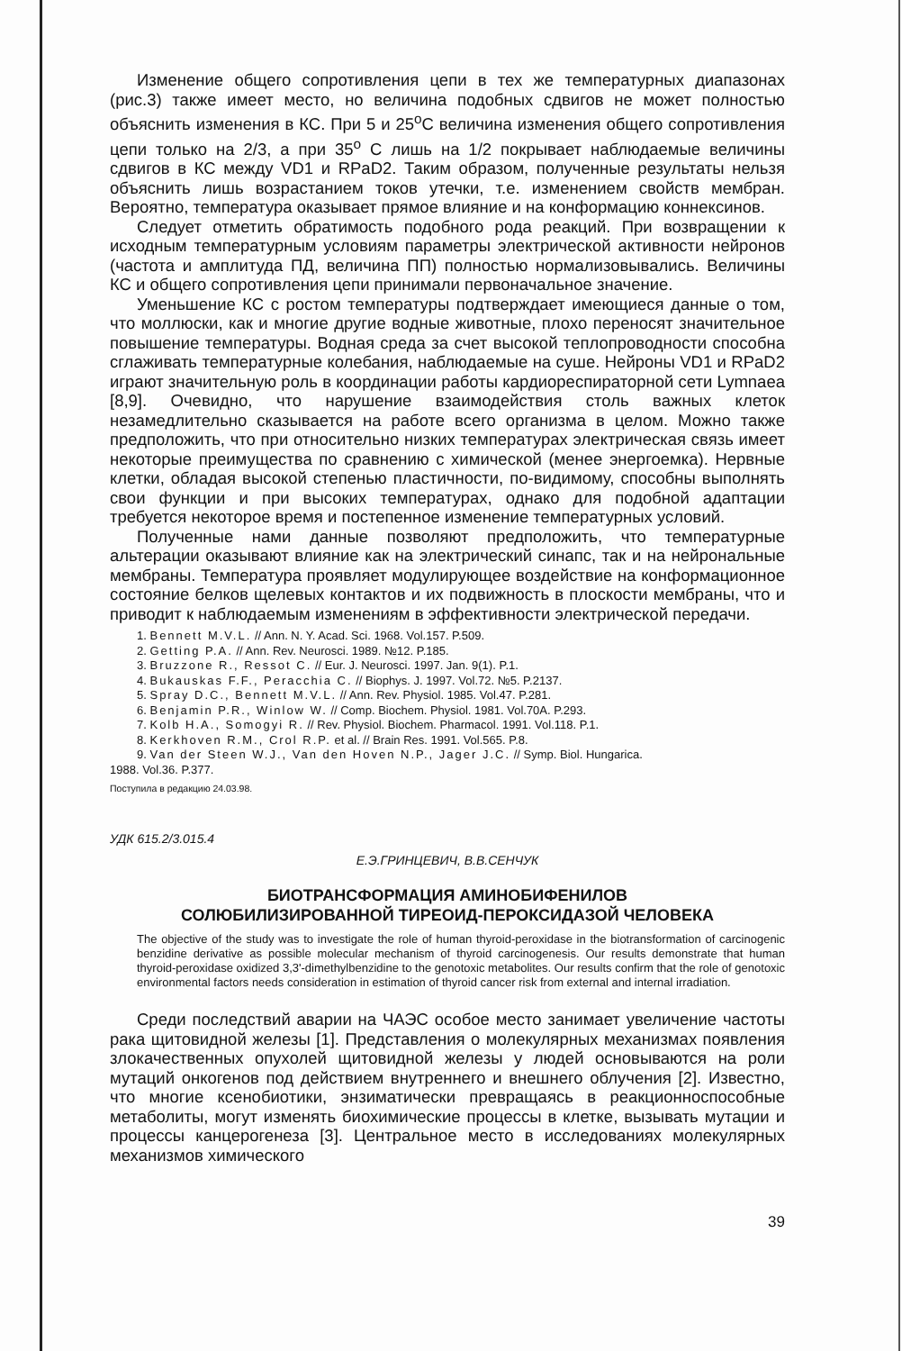Изменение общего сопротивления цепи в тех же температурных диапазонах (рис.3) также имеет место, но величина подобных сдвигов не может полностью объяснить изменения в КС. При 5 и 25<sup>о</sup>С величина изменения общего сопротивления цепи только на 2/3, а при 35<sup>о</sup> С лишь на 1/2 покрывает наблюдаемые величины сдвигов в КС между VD1 и RPaD2. Таким образом, полученные результаты нельзя объяснить лишь возрастанием токов утечки, т.е. изменением свойств мембран. Вероятно, температура оказывает прямое влияние и на конформацию коннексинов.
Следует отметить обратимость подобного рода реакций. При возвращении к исходным температурным условиям параметры электрической активности нейронов (частота и амплитуда ПД, величина ПП) полностью нормализовывались. Величины КС и общего сопротивления цепи принимали первоначальное значение.
Уменьшение КС с ростом температуры подтверждает имеющиеся данные о том, что моллюски, как и многие другие водные животные, плохо переносят значительное повышение температуры. Водная среда за счет высокой теплопроводности способна сглаживать температурные колебания, наблюдаемые на суше. Нейроны VD1 и RPaD2 играют значительную роль в координации работы кардиореспираторной сети Lymnaea [8,9]. Очевидно, что нарушение взаимодействия столь важных клеток незамедлительно сказывается на работе всего организма в целом. Можно также предположить, что при относительно низких температурах электрическая связь имеет некоторые преимущества по сравнению с химической (менее энергоемка). Нервные клетки, обладая высокой степенью пластичности, по-видимому, способны выполнять свои функции и при высоких температурах, однако для подобной адаптации требуется некоторое время и постепенное изменение температурных условий.
Полученные нами данные позволяют предположить, что температурные альтерации оказывают влияние как на электрический синапс, так и на нейрональные мембраны. Температура проявляет модулирующее воздействие на конформационное состояние белков щелевых контактов и их подвижность в плоскости мембраны, что и приводит к наблюдаемым изменениям в эффективности электрической передачи.
1. Bennett M.V.L. // Ann. N. Y. Acad. Sci. 1968. Vol.157. P.509.
2. Getting P.A. // Ann. Rev. Neurosci. 1989. №12. P.185.
3. Bruzzone R., Ressot C. // Eur. J. Neurosci. 1997. Jan. 9(1). P.1.
4. Bukauskas F.F., Peracchia C. // Biophys. J. 1997. Vol.72. №5. P.2137.
5. Spray D.C., Bennett M.V.L. // Ann. Rev. Physiol. 1985. Vol.47. P.281.
6. Benjamin P.R., Winlow W. // Comp. Biochem. Physiol. 1981. Vol.70A. P.293.
7. Kolb H.A., Somogyi R. // Rev. Physiol. Biochem. Pharmacol. 1991. Vol.118. P.1.
8. Kerkhoven R.M., Crol R.P. et al. // Brain Res. 1991. Vol.565. P.8.
9. Van der Steen W.J., Van den Hoven N.P., Jager J.C. // Symp. Biol. Hungarica.
1988. Vol.36. P.377.
Поступила в редакцию 24.03.98.
УДК 615.2/3.015.4
Е.Э.ГРИНЦЕВИЧ, В.В.СЕНЧУК
БИОТРАНСФОРМАЦИЯ АМИНОБИФЕНИЛОВ
СОЛЮБИЛИЗИРОВАННОЙ ТИРЕОИД-ПЕРОКСИДАЗОЙ ЧЕЛОВЕКА
The objective of the study was to investigate the role of human thyroid-peroxidase in the biotransformation of carcinogenic benzidine derivative as possible molecular mechanism of thyroid carcinogenesis. Our results demonstrate that human thyroid-peroxidase oxidized 3,3'-dimethylbenzidine to the genotoxic metabolites. Our results confirm that the role of genotoxic environmental factors needs consideration in estimation of thyroid cancer risk from external and internal irradiation.
Среди последствий аварии на ЧАЭС особое место занимает увеличение частоты рака щитовидной железы [1]. Представления о молекулярных механизмах появления злокачественных опухолей щитовидной железы у людей основываются на роли мутаций онкогенов под действием внутреннего и внешнего облучения [2]. Известно, что многие ксенобиотики, энзиматически превращаясь в реакционноспособные метаболиты, могут изменять биохимические процессы в клетке, вызывать мутации и процессы канцерогенеза [3]. Центральное место в исследованиях молекулярных механизмов химического
39